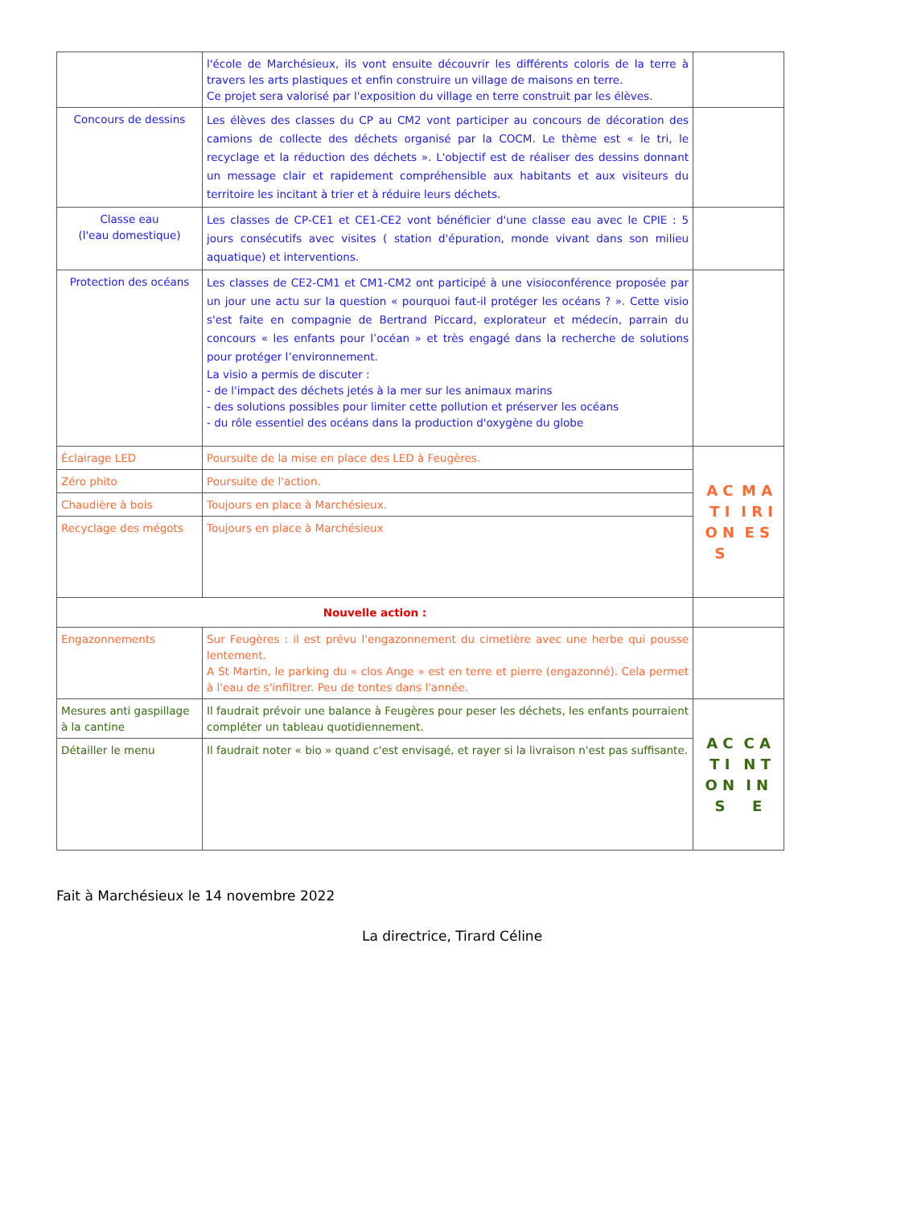| | l'école de Marchésieux, ils vont ensuite découvrir les différents coloris de la terre à travers les arts plastiques et enfin construire un village de maisons en terre. Ce projet sera valorisé par l'exposition du village en terre construit par les élèves. | |
| Concours de dessins | Les élèves des classes du CP au CM2 vont participer au concours de décoration des camions de collecte des déchets organisé par la COCM. Le thème est « le tri, le recyclage et la réduction des déchets ». L'objectif est de réaliser des dessins donnant un message clair et rapidement compréhensible aux habitants et aux visiteurs du territoire les incitant à trier et à réduire leurs déchets. | |
| Classe eau (l'eau domestique) | Les classes de CP-CE1 et CE1-CE2 vont bénéficier d'une classe eau avec le CPIE : 5 jours consécutifs avec visites ( station d'épuration, monde vivant dans son milieu aquatique) et interventions. | |
| Protection des océans | Les classes de CE2-CM1 et CM1-CM2 ont participé à une visioconférence proposée par un jour une actu sur la question « pourquoi faut-il protéger les océans ? ». Cette visio s'est faite en compagnie de Bertrand Piccard, explorateur et médecin, parrain du concours « les enfants pour l’océan » et très engagé dans la recherche de solutions pour protéger l’environnement. La visio a permis de discuter : - de l'impact des déchets jetés à la mer sur les animaux marins - des solutions possibles pour limiter cette pollution et préserver les océans - du rôle essentiel des océans dans la production d'oxygène du globe | |
| Éclairage LED | Poursuite de la mise en place des LED à Feugères. | A C T I O N S M A I R I E S |
| Zéro phito | Poursuite de l'action. | |
| Chaudière à bois | Toujours en place à Marchésieux. | |
| Recyclage des mégots | Toujours en place à Marchésieux | |
| Nouvelle action : | | |
| Engazonnements | Sur Feugères : il est prévu l'engazonnement du cimetière avec une herbe qui pousse lentement. A St Martin, le parking du « clos Ange » est en terre et pierre (engazonné). Cela permet à l'eau de s'infiltrer. Peu de tontes dans l'année. | |
| Mesures anti gaspillage à la cantine | Il faudrait prévoir une balance à Feugères pour peser les déchets, les enfants pourraient compléter un tableau quotidiennement. | A C T I O N S C A N T I N E |
| Détailler le menu | Il faudrait noter « bio » quand c'est envisagé, et rayer si la livraison n'est pas suffisante. | |
Fait à Marchésieux le 14 novembre 2022
La directrice, Tirard Céline